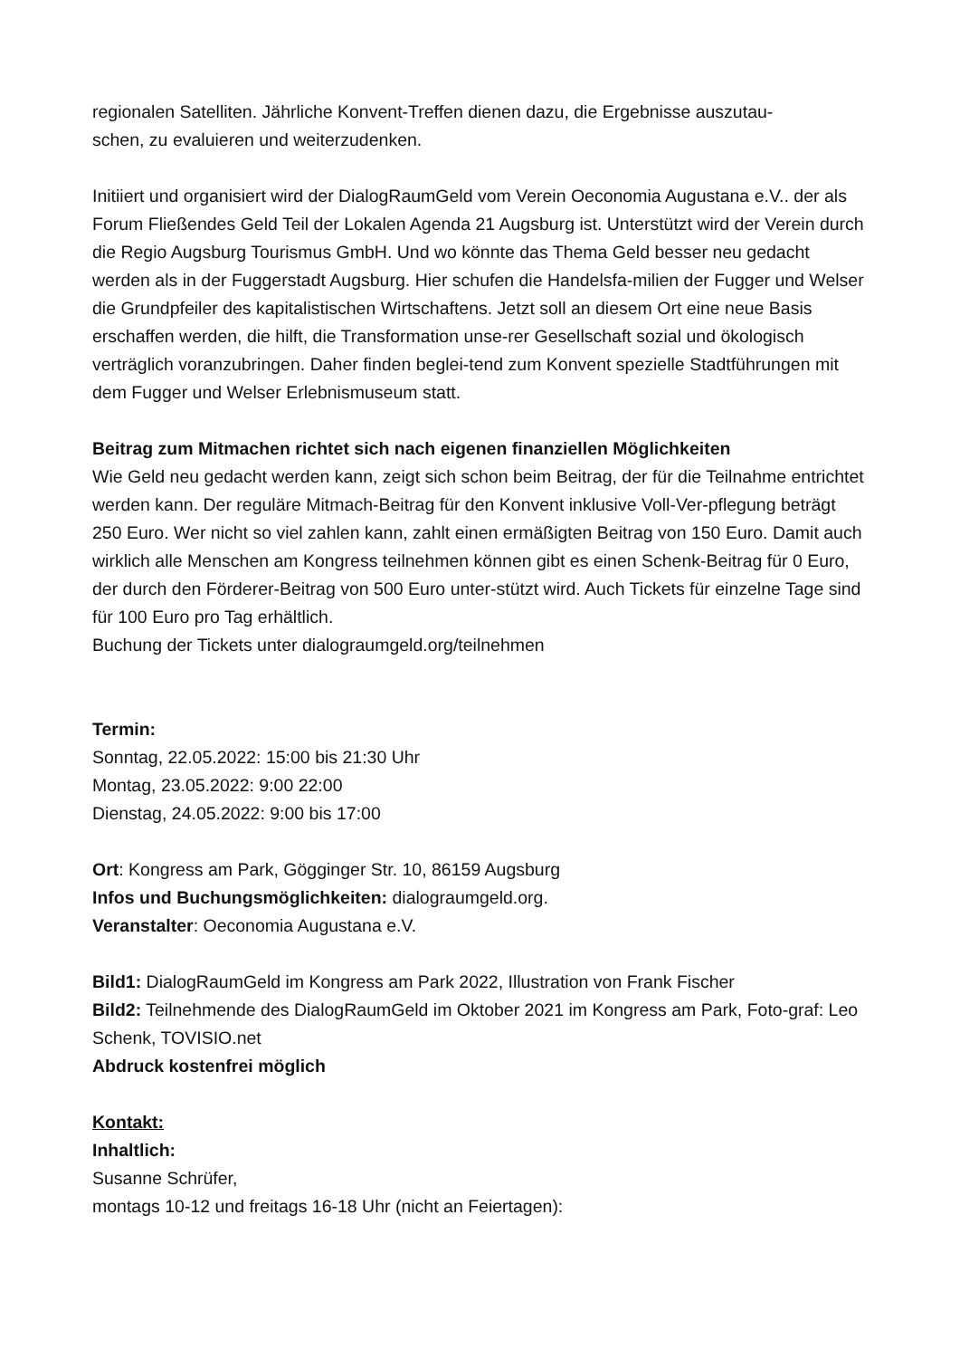regionalen Satelliten. Jährliche Konvent-Treffen dienen dazu, die Ergebnisse auszutau-
schen, zu evaluieren und weiterzudenken.
Initiiert und organisiert wird der DialogRaumGeld vom Verein Oeconomia Augustana e.V.. der als Forum Fließendes Geld Teil der Lokalen Agenda 21 Augsburg ist. Unterstützt wird der Verein durch die Regio Augsburg Tourismus GmbH. Und wo könnte das Thema Geld besser neu gedacht werden als in der Fuggerstadt Augsburg. Hier schufen die Handelsfa-milien der Fugger und Welser die Grundpfeiler des kapitalistischen Wirtschaftens. Jetzt soll an diesem Ort eine neue Basis erschaffen werden, die hilft, die Transformation unse-rer Gesellschaft sozial und ökologisch verträglich voranzubringen. Daher finden beglei-tend zum Konvent spezielle Stadtführungen mit dem Fugger und Welser Erlebnismuseum statt.
Beitrag zum Mitmachen richtet sich nach eigenen finanziellen Möglichkeiten
Wie Geld neu gedacht werden kann, zeigt sich schon beim Beitrag, der für die Teilnahme entrichtet werden kann. Der reguläre Mitmach-Beitrag für den Konvent inklusive Voll-Ver-pflegung beträgt 250 Euro. Wer nicht so viel zahlen kann, zahlt einen ermäßigten Beitrag von 150 Euro. Damit auch wirklich alle Menschen am Kongress teilnehmen können gibt es einen Schenk-Beitrag für 0 Euro, der durch den Förderer-Beitrag von 500 Euro unter-stützt wird. Auch Tickets für einzelne Tage sind für 100 Euro pro Tag erhältlich.
Buchung der Tickets unter dialograumgeld.org/teilnehmen
Termin:
Sonntag, 22.05.2022: 15:00 bis 21:30 Uhr
Montag, 23.05.2022: 9:00 22:00
Dienstag, 24.05.2022: 9:00 bis 17:00
Ort: Kongress am Park, Gögginger Str. 10, 86159 Augsburg
Infos und Buchungsmöglichkeiten: dialograumgeld.org.
Veranstalter: Oeconomia Augustana e.V.
Bild1: DialogRaumGeld im Kongress am Park 2022, Illustration von Frank Fischer
Bild2: Teilnehmende des DialogRaumGeld im Oktober 2021 im Kongress am Park, Foto-graf: Leo Schenk, TOVISIO.net
Abdruck kostenfrei möglich
Kontakt:
Inhaltlich:
Susanne Schrüfer,
montags 10-12 und freitags 16-18 Uhr (nicht an Feiertagen):